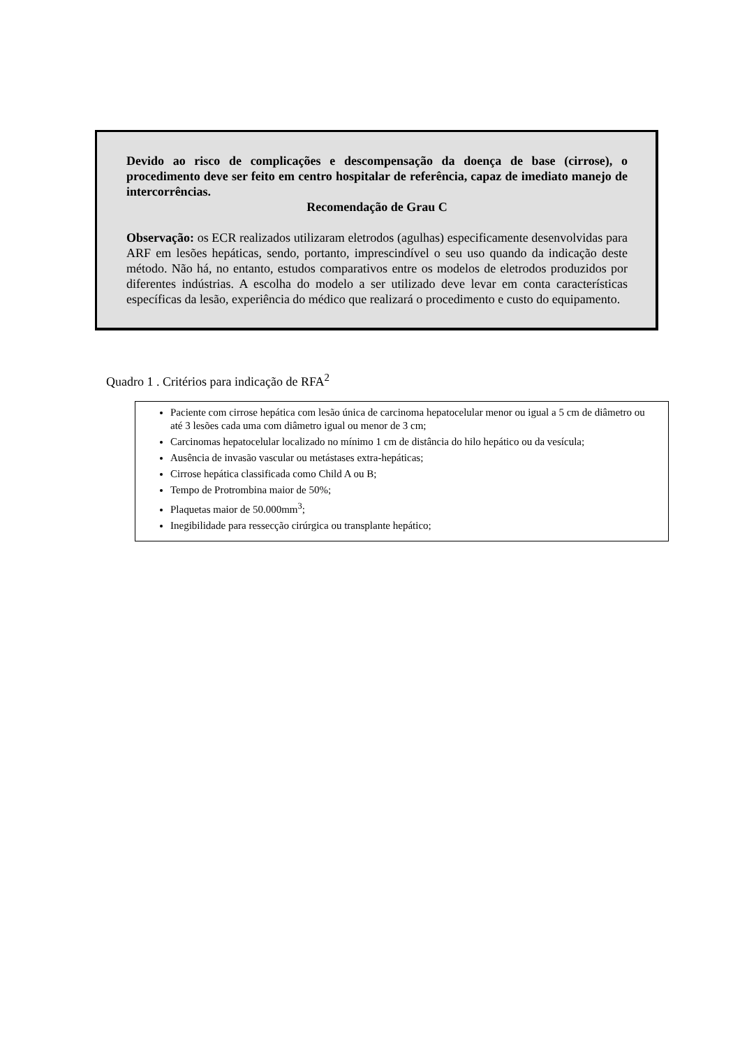Devido ao risco de complicações e descompensação da doença de base (cirrose), o procedimento deve ser feito em centro hospitalar de referência, capaz de imediato manejo de intercorrências.
Recomendação de Grau C
Observação: os ECR realizados utilizaram eletrodos (agulhas) especificamente desenvolvidas para ARF em lesões hepáticas, sendo, portanto, imprescindível o seu uso quando da indicação deste método. Não há, no entanto, estudos comparativos entre os modelos de eletrodos produzidos por diferentes indústrias. A escolha do modelo a ser utilizado deve levar em conta características específicas da lesão, experiência do médico que realizará o procedimento e custo do equipamento.
Quadro 1 . Critérios para indicação de RFA<sup>2</sup>
Paciente com cirrose hepática com lesão única de carcinoma hepatocelular menor ou igual a 5 cm de diâmetro ou até 3 lesões cada uma com diâmetro igual ou menor de 3 cm;
Carcinomas hepatocelular localizado no mínimo 1 cm de distância do hilo hepático ou da vesícula;
Ausência de invasão vascular ou metástases extra-hepáticas;
Cirrose hepática classificada como Child A ou B;
Tempo de Protrombina maior de 50%;
Plaquetas maior de 50.000mm<sup>3</sup>;
Inegibilidade para ressecção cirúrgica ou transplante hepático;